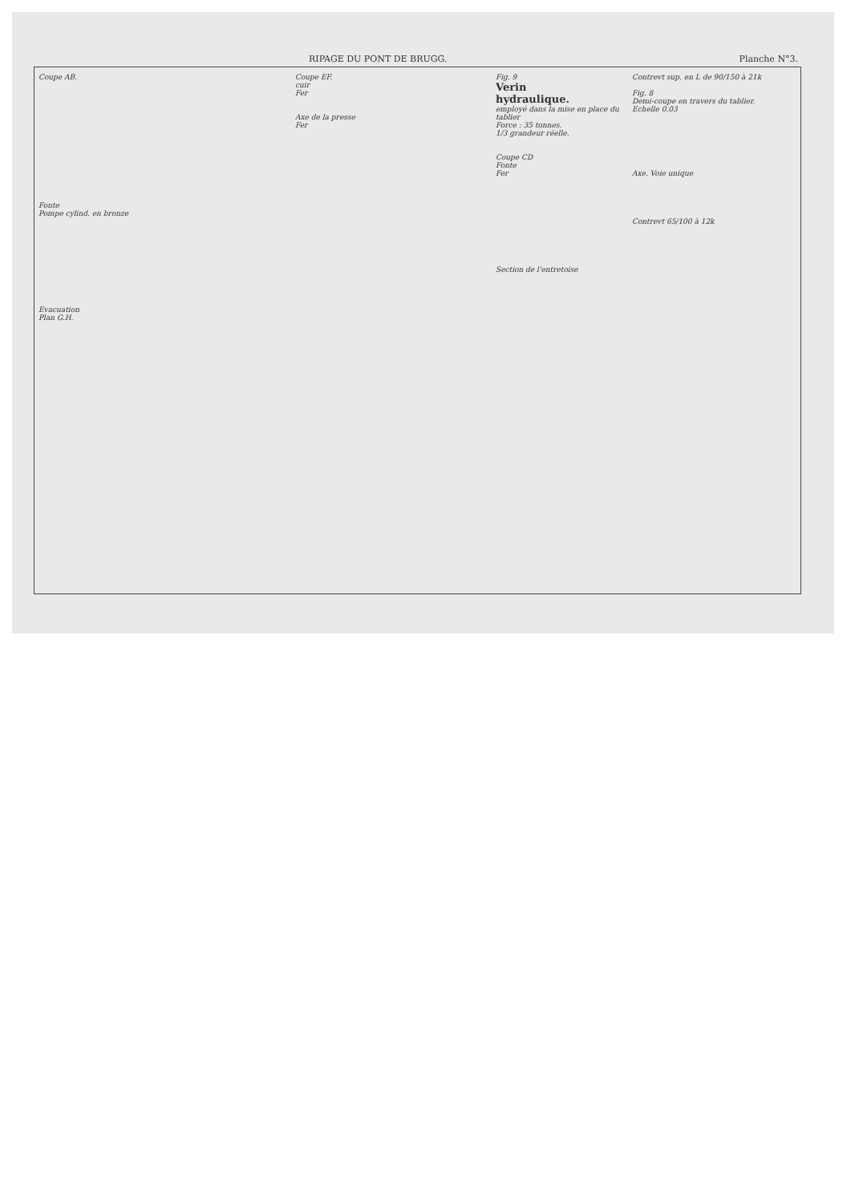RIPAGE DU PONT DE BRUGG. Planche N°3.
Coupe AB.
Fonte
Pompe cylind. en bronze
Evacuation
Plan G.H.
Coupe EF.
cuir
Fer
Axe de la presse
Fer
Fig. 9
Verin
hydraulique.
employé dans la mise en place du tablier
Force : 35 tonnes.
1/3 grandeur réelle.
Coupe CD
Fonte
Fer
Section de l'entretoise
Contrevt sup. en L de 90/150 à 21k
Fig. 8
Demi-coupe en travers du tablier.
Echelle 0.03
Axe. Voie unique
Contrevt 65/100 à 12k